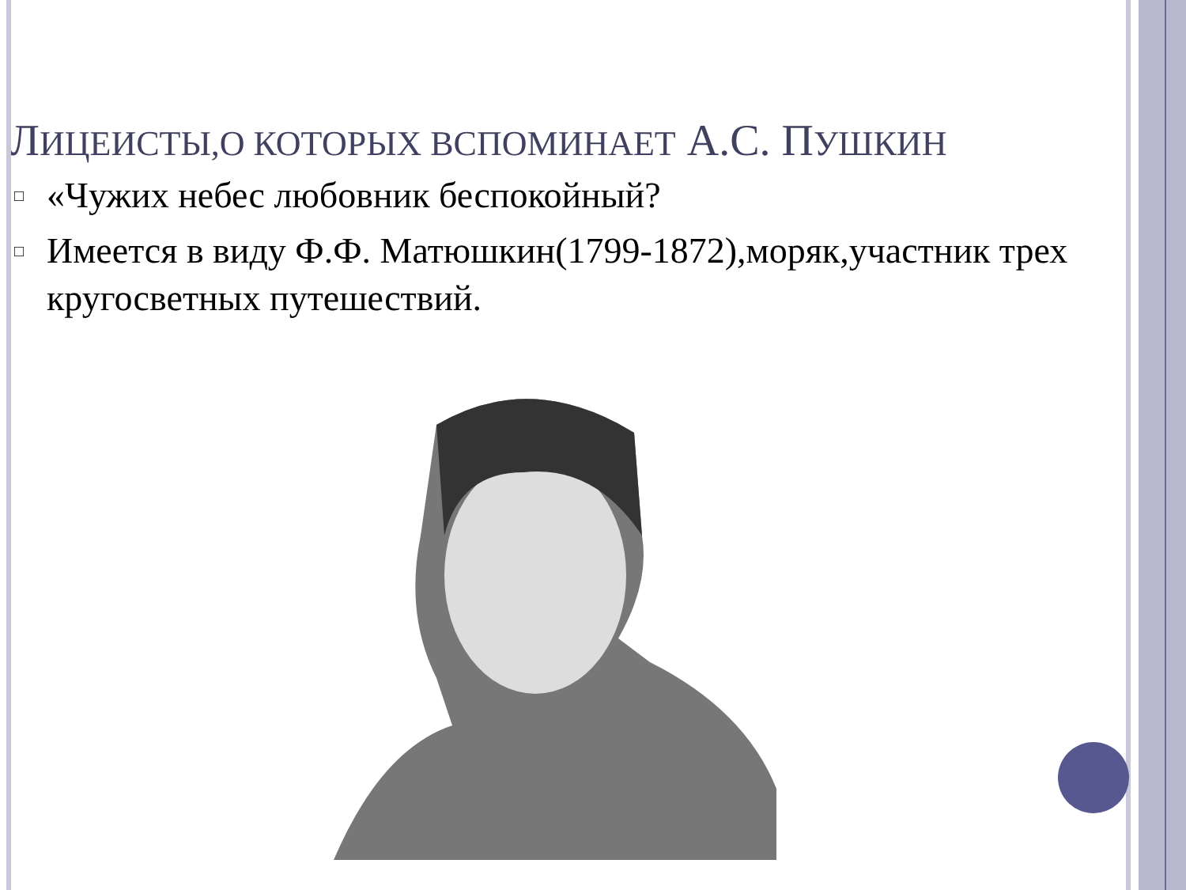ЛИЦЕИСТЫ,О КОТОРЫХ ВСПОМИНАЕТ А.С. ПУШКИН
□ «Чужих небес любовник беспокойный?
□ Имеется в виду Ф.Ф. Матюшкин(1799-1872),моряк,участник трех кругосветных путешествий.